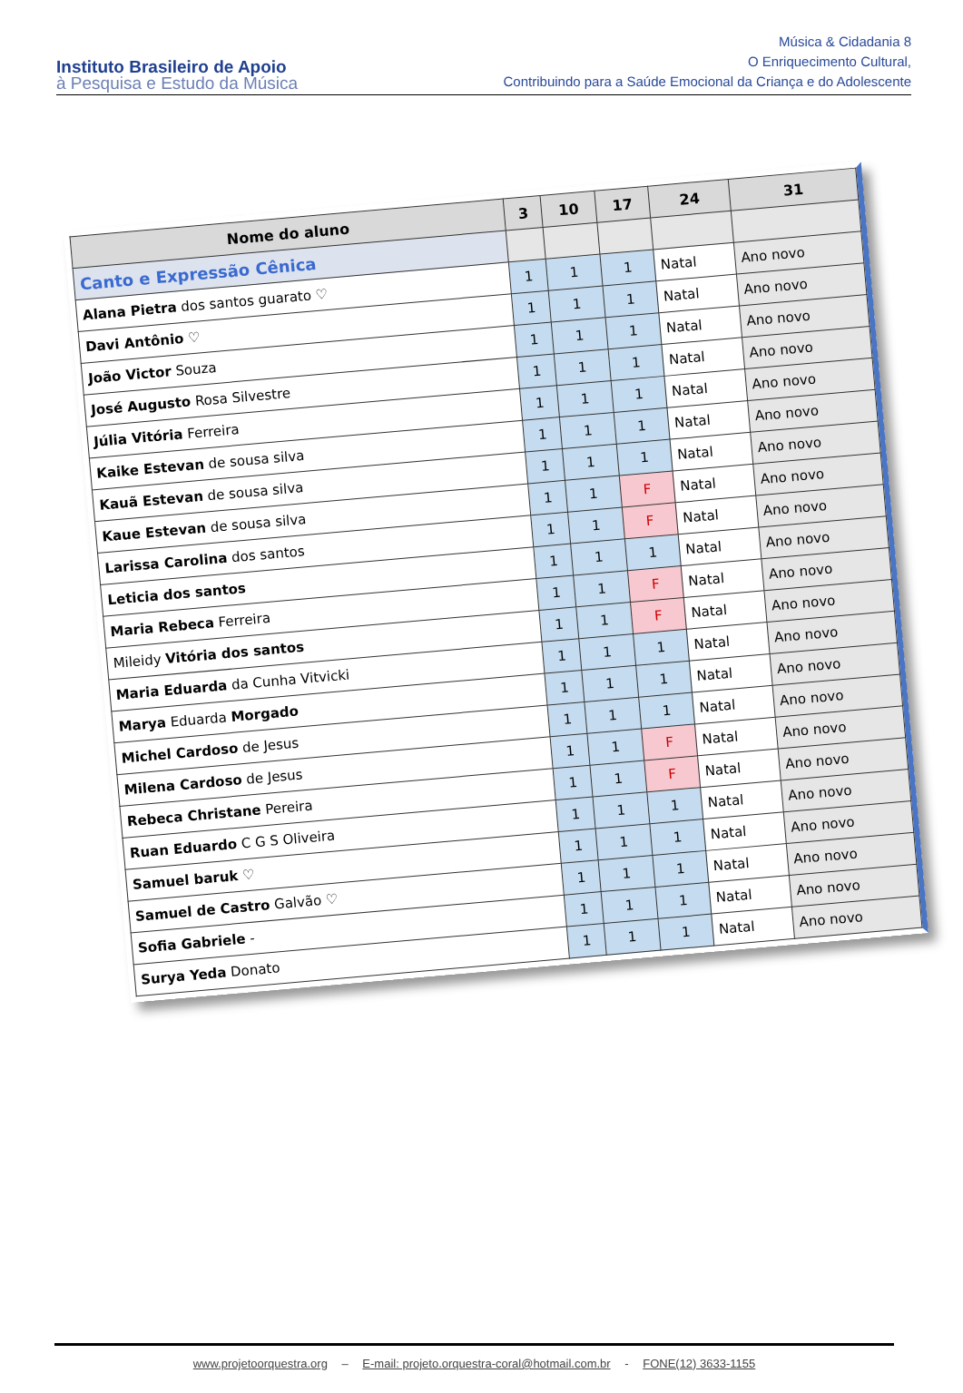Instituto Brasileiro de Apoio
à Pesquisa e Estudo da Música
Música & Cidadania 8
O Enriquecimento Cultural,
Contribuindo para a Saúde Emocional da Criança e do Adolescente
| Nome do aluno | 3 | 10 | 17 | 24 | 31 |
| --- | --- | --- | --- | --- | --- |
| Canto e Expressão Cênica | | | | | |
| Alana Pietra dos santos guarato ♡ | 1 | 1 | 1 | Natal | Ano novo |
| Davi Antônio ♡ | 1 | 1 | 1 | Natal | Ano novo |
| João Victor Souza | 1 | 1 | 1 | Natal | Ano novo |
| José Augusto Rosa Silvestre | 1 | 1 | 1 | Natal | Ano novo |
| Júlia Vitória Ferreira | 1 | 1 | 1 | Natal | Ano novo |
| Kaike Estevan de sousa silva | 1 | 1 | 1 | Natal | Ano novo |
| Kauã Estevan de sousa silva | 1 | 1 | 1 | Natal | Ano novo |
| Kaue Estevan de sousa silva | 1 | 1 | F | Natal | Ano novo |
| Larissa Carolina dos santos | 1 | 1 | F | Natal | Ano novo |
| Leticia dos santos | 1 | 1 | 1 | Natal | Ano novo |
| Maria Rebeca Ferreira | 1 | 1 | F | Natal | Ano novo |
| Mileidy Vitória dos santos | 1 | 1 | F | Natal | Ano novo |
| Maria Eduarda da Cunha Vitvicki | 1 | 1 | 1 | Natal | Ano novo |
| Marya Eduarda Morgado | 1 | 1 | 1 | Natal | Ano novo |
| Michel Cardoso de Jesus | 1 | 1 | 1 | Natal | Ano novo |
| Milena Cardoso de Jesus | 1 | 1 | F | Natal | Ano novo |
| Rebeca Christane Pereira | 1 | 1 | F | Natal | Ano novo |
| Ruan Eduardo C G S Oliveira | 1 | 1 | 1 | Natal | Ano novo |
| Samuel baruk ♡ | 1 | 1 | 1 | Natal | Ano novo |
| Samuel de Castro Galvão ♡ | 1 | 1 | 1 | Natal | Ano novo |
| Sofia Gabriele - | 1 | 1 | 1 | Natal | Ano novo |
| Surya Yeda Donato | 1 | 1 | 1 | Natal | Ano novo |
www.projetoorquestra.org – E-mail: projeto.orquestra-coral@hotmail.com.br - FONE(12) 3633-1155